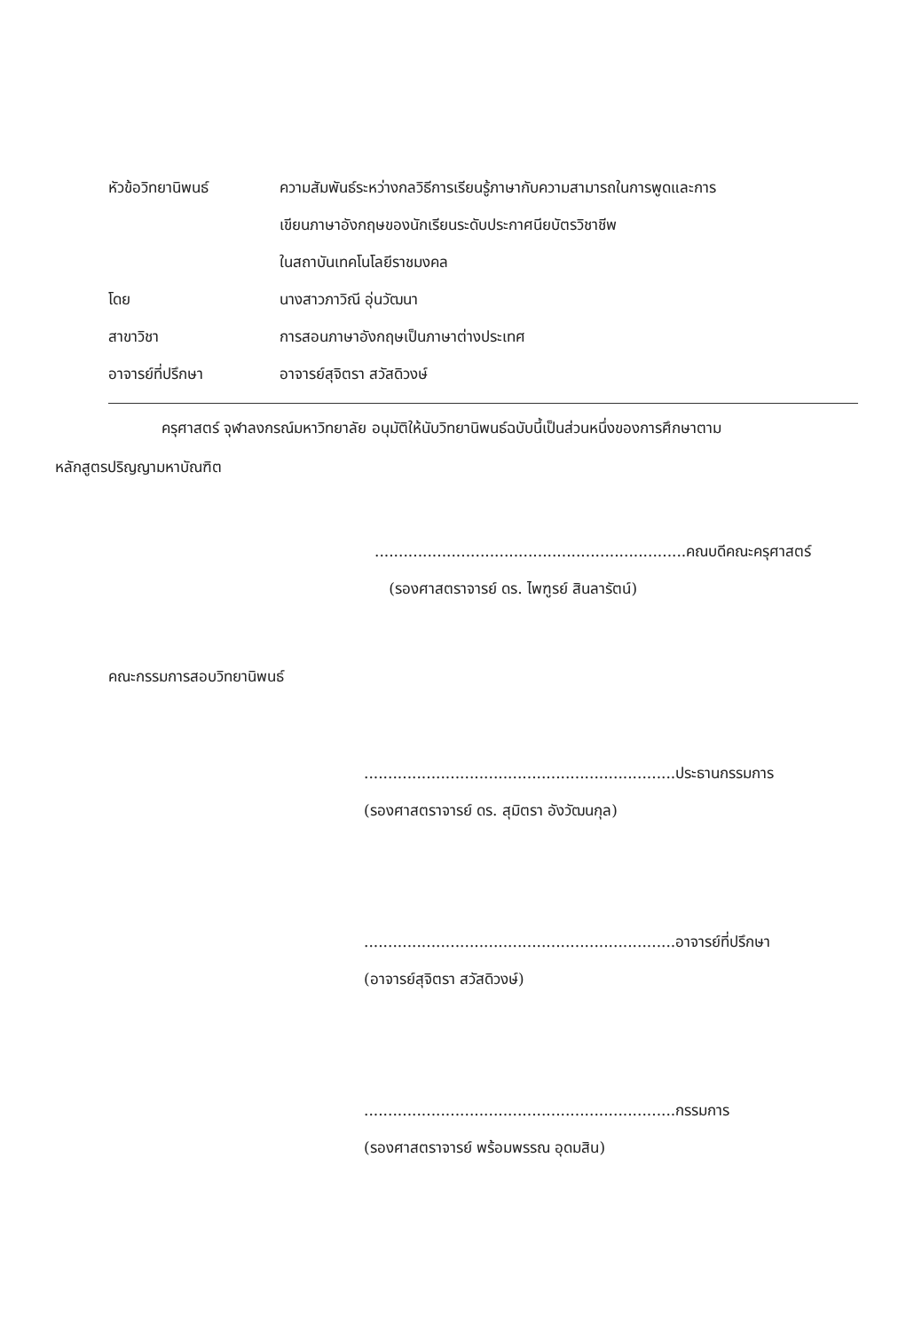หัวข้อวิทยานิพนธ์ ความสัมพันธ์ระหว่างกลวิธีการเรียนรู้ภาษากับความสามารถในการพูดและการ
เขียนภาษาอังกฤษของนักเรียนระดับประกาศนียบัตรวิชาชีพ
ในสถาบันเทคโนโลยีราชมงคล
โดย นางสาวภาวิณี อุ่นวัฒนา
สาขาวิชา การสอนภาษาอังกฤษเป็นภาษาต่างประเทศ
อาจารย์ที่ปรึกษา อาจารย์สุจิตรา สวัสดิวงษ์
ครุศาสตร์ จุฬาลงกรณ์มหาวิทยาลัย อนุมัติให้นับวิทยานิพนธ์ฉบับนี้เป็นส่วนหนึ่งของการศึกษาตาม
หลักสูตรปริญญามหาบัณฑิต
.................................................................คณบดีคณะครุศาสตร์
(รองศาสตราจารย์ ดร. ไพฑูรย์ สินลารัตน์)
คณะกรรมการสอบวิทยานิพนธ์
.................................................................ประธานกรรมการ
(รองศาสตราจารย์ ดร. สุมิตรา อังวัฒนกุล)
.................................................................อาจารย์ที่ปรึกษา
(อาจารย์สุจิตรา สวัสดิวงษ์)
.................................................................กรรมการ
(รองศาสตราจารย์ พร้อมพรรณ อุดมสิน)